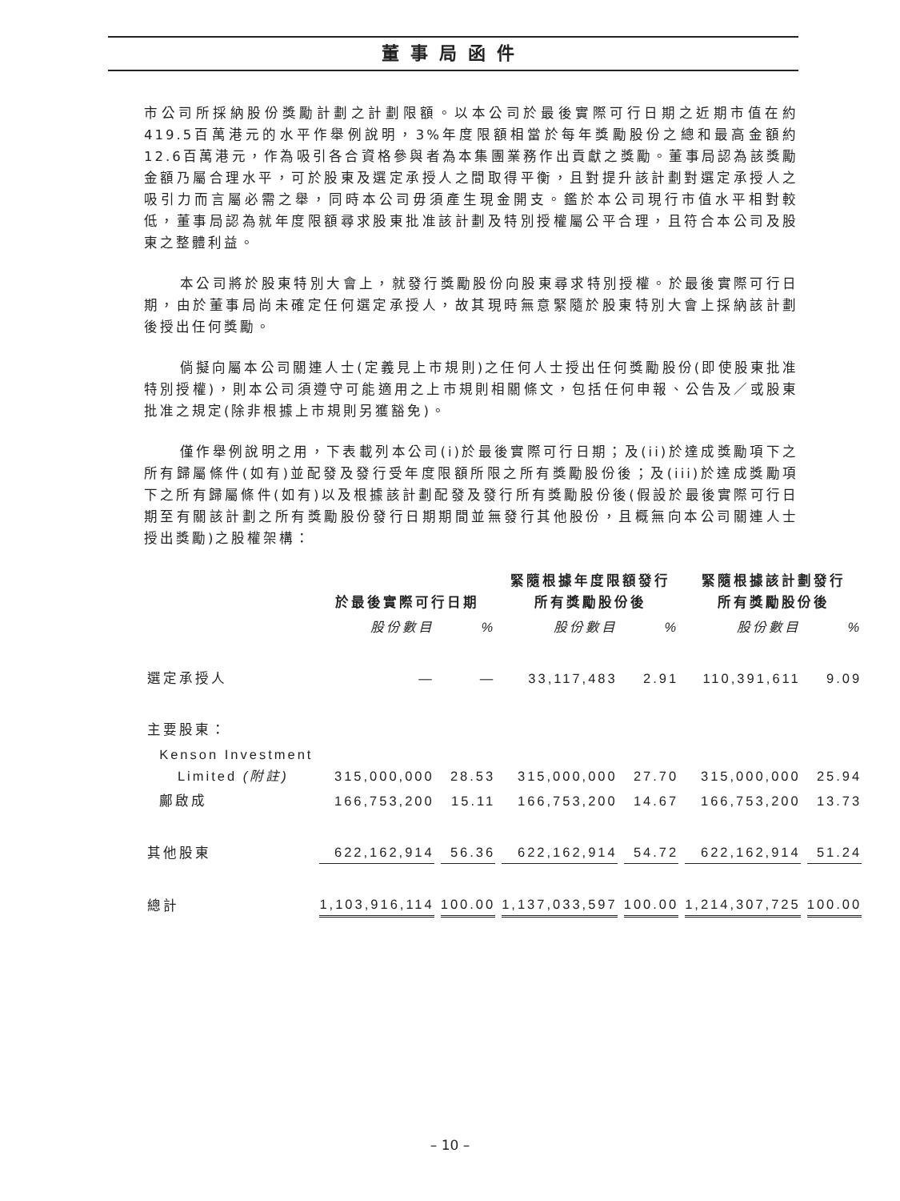董事局函件
市公司所採納股份獎勵計劃之計劃限額。以本公司於最後實際可行日期之近期市值在約419.5百萬港元的水平作舉例說明，3%年度限額相當於每年獎勵股份之總和最高金額約12.6百萬港元，作為吸引各合資格參與者為本集團業務作出貢獻之獎勵。董事局認為該獎勵金額乃屬合理水平，可於股東及選定承授人之間取得平衡，且對提升該計劃對選定承授人之吸引力而言屬必需之舉，同時本公司毋須產生現金開支。鑑於本公司現行市值水平相對較低，董事局認為就年度限額尋求股東批准該計劃及特別授權屬公平合理，且符合本公司及股東之整體利益。
本公司將於股東特別大會上，就發行獎勵股份向股東尋求特別授權。於最後實際可行日期，由於董事局尚未確定任何選定承授人，故其現時無意緊隨於股東特別大會上採納該計劃後授出任何獎勵。
倘擬向屬本公司關連人士(定義見上市規則)之任何人士授出任何獎勵股份(即使股東批准特別授權)，則本公司須遵守可能適用之上市規則相關條文，包括任何申報、公告及／或股東批准之規定(除非根據上市規則另獲豁免)。
僅作舉例說明之用，下表載列本公司(i)於最後實際可行日期；及(ii)於達成獎勵項下之所有歸屬條件(如有)並配發及發行受年度限額所限之所有獎勵股份後；及(iii)於達成獎勵項下之所有歸屬條件(如有)以及根據該計劃配發及發行所有獎勵股份後(假設於最後實際可行日期至有關該計劃之所有獎勵股份發行日期期間並無發行其他股份，且概無向本公司關連人士授出獎勵)之股權架構：
| | 於最後實際可行日期 | | 緊隨根據年度限額發行 所有獎勵股份後 | | 緊隨根據該計劃發行 所有獎勵股份後 | |
| --- | --- | --- | --- | --- | --- | --- |
| | 股份數目 | % | 股份數目 | % | 股份數目 | % |
| 選定承授人 | — | — | 33,117,483 | 2.91 | 110,391,611 | 9.09 |
| 主要股東： | | | | | | |
| Kenson Investment Limited (附註) | 315,000,000 | 28.53 | 315,000,000 | 27.70 | 315,000,000 | 25.94 |
| 鄺啟成 | 166,753,200 | 15.11 | 166,753,200 | 14.67 | 166,753,200 | 13.73 |
| 其他股東 | 622,162,914 | 56.36 | 622,162,914 | 54.72 | 622,162,914 | 51.24 |
| 總計 | 1,103,916,114 | 100.00 | 1,137,033,597 | 100.00 | 1,214,307,725 | 100.00 |
– 10 –